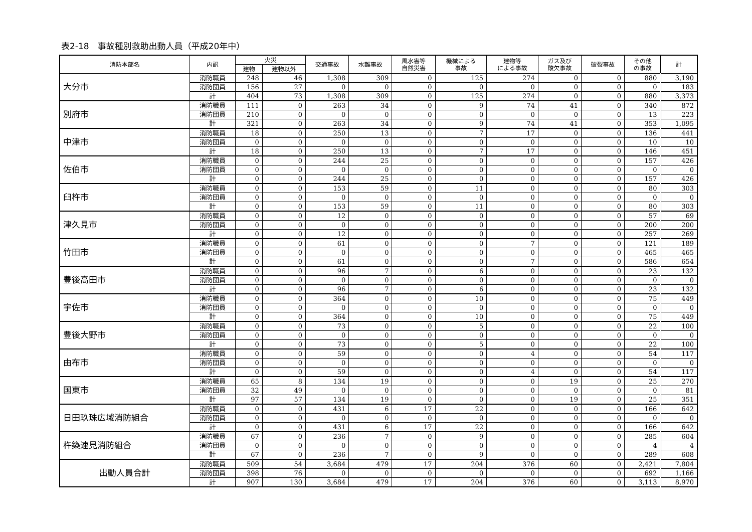表2-18　事故種別救助出動人員（平成20年中）
| 消防本部名 | 内訳 | 火災 | | 交通事故 | 水難事故 | 風水害等 自然災害 | 機械による 事故 | 建物等 による事故 | ガス及び 酸欠事故 | 破裂事故 | その他 の事故 | 計 |
| --- | --- | --- | --- | --- | --- | --- | --- | --- | --- | --- | --- | --- |
| | | 建物 | 建物以外 | | | | | | | | | |
| 大分市 | 消防職員 | 248 | 46 | 1,308 | 309 | 0 | 125 | 274 | 0 | 0 | 880 | 3,190 |
| | 消防団員 | 156 | 27 | 0 | 0 | 0 | 0 | 0 | 0 | 0 | 0 | 183 |
| | 計 | 404 | 73 | 1,308 | 309 | 0 | 125 | 274 | 0 | 0 | 880 | 3,373 |
| 別府市 | 消防職員 | 111 | 0 | 263 | 34 | 0 | 9 | 74 | 41 | 0 | 340 | 872 |
| | 消防団員 | 210 | 0 | 0 | 0 | 0 | 0 | 0 | 0 | 0 | 13 | 223 |
| | 計 | 321 | 0 | 263 | 34 | 0 | 9 | 74 | 41 | 0 | 353 | 1,095 |
| 中津市 | 消防職員 | 18 | 0 | 250 | 13 | 0 | 7 | 17 | 0 | 0 | 136 | 441 |
| | 消防団員 | 0 | 0 | 0 | 0 | 0 | 0 | 0 | 0 | 0 | 10 | 10 |
| | 計 | 18 | 0 | 250 | 13 | 0 | 7 | 17 | 0 | 0 | 146 | 451 |
| 佐伯市 | 消防職員 | 0 | 0 | 244 | 25 | 0 | 0 | 0 | 0 | 0 | 157 | 426 |
| | 消防団員 | 0 | 0 | 0 | 0 | 0 | 0 | 0 | 0 | 0 | 0 | 0 |
| | 計 | 0 | 0 | 244 | 25 | 0 | 0 | 0 | 0 | 0 | 157 | 426 |
| 臼杵市 | 消防職員 | 0 | 0 | 153 | 59 | 0 | 11 | 0 | 0 | 0 | 80 | 303 |
| | 消防団員 | 0 | 0 | 0 | 0 | 0 | 0 | 0 | 0 | 0 | 0 | 0 |
| | 計 | 0 | 0 | 153 | 59 | 0 | 11 | 0 | 0 | 0 | 80 | 303 |
| 津久見市 | 消防職員 | 0 | 0 | 12 | 0 | 0 | 0 | 0 | 0 | 0 | 57 | 69 |
| | 消防団員 | 0 | 0 | 0 | 0 | 0 | 0 | 0 | 0 | 0 | 200 | 200 |
| | 計 | 0 | 0 | 12 | 0 | 0 | 0 | 0 | 0 | 0 | 257 | 269 |
| 竹田市 | 消防職員 | 0 | 0 | 61 | 0 | 0 | 0 | 7 | 0 | 0 | 121 | 189 |
| | 消防団員 | 0 | 0 | 0 | 0 | 0 | 0 | 0 | 0 | 0 | 465 | 465 |
| | 計 | 0 | 0 | 61 | 0 | 0 | 0 | 7 | 0 | 0 | 586 | 654 |
| 豊後高田市 | 消防職員 | 0 | 0 | 96 | 7 | 0 | 6 | 0 | 0 | 0 | 23 | 132 |
| | 消防団員 | 0 | 0 | 0 | 0 | 0 | 0 | 0 | 0 | 0 | 0 | 0 |
| | 計 | 0 | 0 | 96 | 7 | 0 | 6 | 0 | 0 | 0 | 23 | 132 |
| 宇佐市 | 消防職員 | 0 | 0 | 364 | 0 | 0 | 10 | 0 | 0 | 0 | 75 | 449 |
| | 消防団員 | 0 | 0 | 0 | 0 | 0 | 0 | 0 | 0 | 0 | 0 | 0 |
| | 計 | 0 | 0 | 364 | 0 | 0 | 10 | 0 | 0 | 0 | 75 | 449 |
| 豊後大野市 | 消防職員 | 0 | 0 | 73 | 0 | 0 | 5 | 0 | 0 | 0 | 22 | 100 |
| | 消防団員 | 0 | 0 | 0 | 0 | 0 | 0 | 0 | 0 | 0 | 0 | 0 |
| | 計 | 0 | 0 | 73 | 0 | 0 | 5 | 0 | 0 | 0 | 22 | 100 |
| 由布市 | 消防職員 | 0 | 0 | 59 | 0 | 0 | 0 | 4 | 0 | 0 | 54 | 117 |
| | 消防団員 | 0 | 0 | 0 | 0 | 0 | 0 | 0 | 0 | 0 | 0 | 0 |
| | 計 | 0 | 0 | 59 | 0 | 0 | 0 | 4 | 0 | 0 | 54 | 117 |
| 国東市 | 消防職員 | 65 | 8 | 134 | 19 | 0 | 0 | 0 | 19 | 0 | 25 | 270 |
| | 消防団員 | 32 | 49 | 0 | 0 | 0 | 0 | 0 | 0 | 0 | 0 | 81 |
| | 計 | 97 | 57 | 134 | 19 | 0 | 0 | 0 | 19 | 0 | 25 | 351 |
| 日田玖珠広域消防組合 | 消防職員 | 0 | 0 | 431 | 6 | 17 | 22 | 0 | 0 | 0 | 166 | 642 |
| | 消防団員 | 0 | 0 | 0 | 0 | 0 | 0 | 0 | 0 | 0 | 0 | 0 |
| | 計 | 0 | 0 | 431 | 6 | 17 | 22 | 0 | 0 | 0 | 166 | 642 |
| 杵築速見消防組合 | 消防職員 | 67 | 0 | 236 | 7 | 0 | 9 | 0 | 0 | 0 | 285 | 604 |
| | 消防団員 | 0 | 0 | 0 | 0 | 0 | 0 | 0 | 0 | 0 | 4 | 4 |
| | 計 | 67 | 0 | 236 | 7 | 0 | 9 | 0 | 0 | 0 | 289 | 608 |
| 出動人員合計 | 消防職員 | 509 | 54 | 3,684 | 479 | 17 | 204 | 376 | 60 | 0 | 2,421 | 7,804 |
| | 消防団員 | 398 | 76 | 0 | 0 | 0 | 0 | 0 | 0 | 0 | 692 | 1,166 |
| | 計 | 907 | 130 | 3,684 | 479 | 17 | 204 | 376 | 60 | 0 | 3,113 | 8,970 |